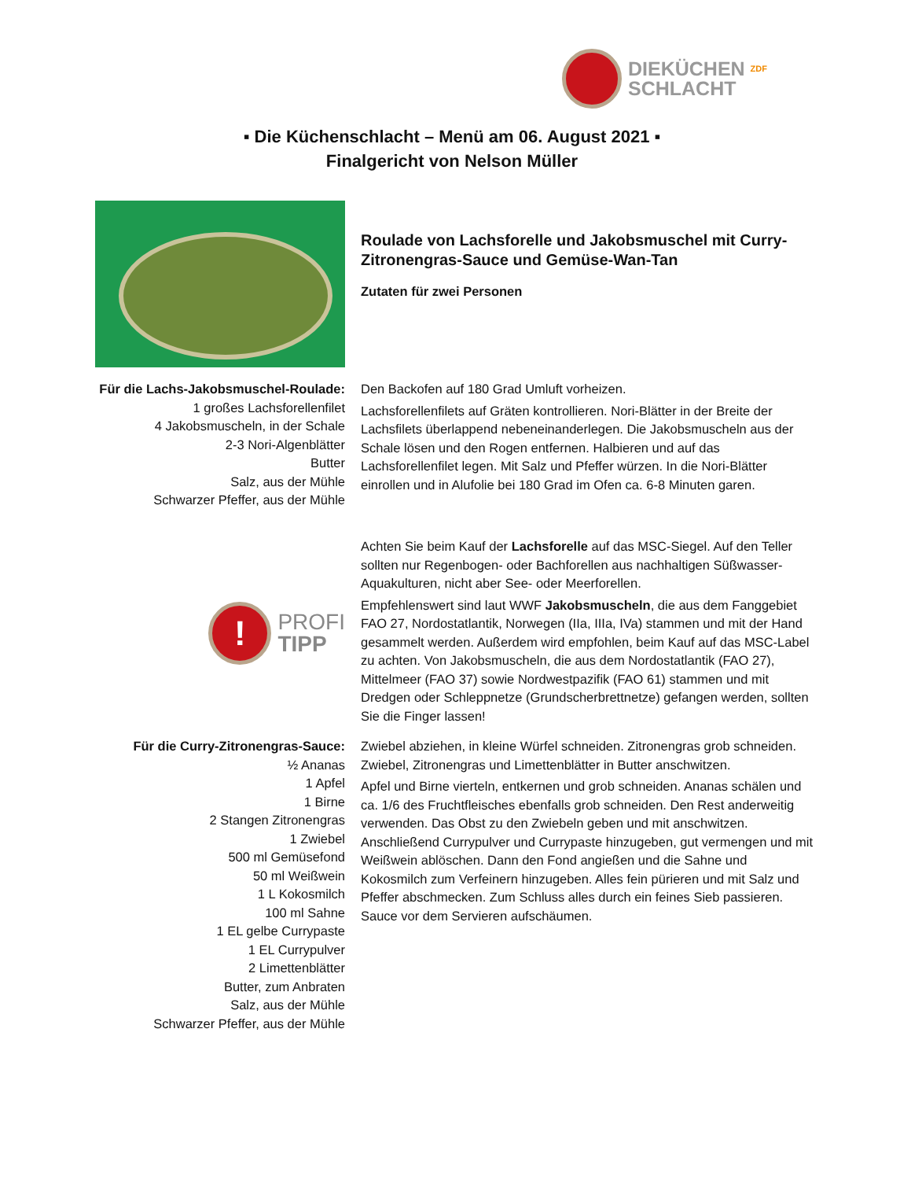DIEKÜCHEN ZDF
SCHLACHT
▪ Die Küchenschlacht – Menü am 06. August 2021 ▪
Finalgericht von Nelson Müller
Roulade von Lachsforelle und Jakobsmuschel mit Curry-Zitronengras-Sauce und Gemüse-Wan-Tan
Zutaten für zwei Personen
Für die Lachs-Jakobsmuschel-Roulade:
1 großes Lachsforellenfilet
4 Jakobsmuscheln, in der Schale
2-3 Nori-Algenblätter
Butter
Salz, aus der Mühle
Schwarzer Pfeffer, aus der Mühle
Den Backofen auf 180 Grad Umluft vorheizen.
Lachsforellenfilets auf Gräten kontrollieren. Nori-Blätter in der Breite der Lachsfilets überlappend nebeneinanderlegen. Die Jakobsmuscheln aus der Schale lösen und den Rogen entfernen. Halbieren und auf das Lachsforellenfilet legen. Mit Salz und Pfeffer würzen. In die Nori-Blätter einrollen und in Alufolie bei 180 Grad im Ofen ca. 6-8 Minuten garen.
!
PROFI
TIPP
Achten Sie beim Kauf der Lachsforelle auf das MSC-Siegel. Auf den Teller sollten nur Regenbogen- oder Bachforellen aus nachhaltigen Süßwasser-Aquakulturen, nicht aber See- oder Meerforellen.
Empfehlenswert sind laut WWF Jakobsmuscheln, die aus dem Fanggebiet FAO 27, Nordostatlantik, Norwegen (IIa, IIIa, IVa) stammen und mit der Hand gesammelt werden. Außerdem wird empfohlen, beim Kauf auf das MSC-Label zu achten. Von Jakobsmuscheln, die aus dem Nordostatlantik (FAO 27), Mittelmeer (FAO 37) sowie Nordwestpazifik (FAO 61) stammen und mit Dredgen oder Schleppnetze (Grundscherbrettnetze) gefangen werden, sollten Sie die Finger lassen!
Für die Curry-Zitronengras-Sauce:
½ Ananas
1 Apfel
1 Birne
2 Stangen Zitronengras
1 Zwiebel
500 ml Gemüsefond
50 ml Weißwein
1 L Kokosmilch
100 ml Sahne
1 EL gelbe Currypaste
1 EL Currypulver
2 Limettenblätter
Butter, zum Anbraten
Salz, aus der Mühle
Schwarzer Pfeffer, aus der Mühle
Zwiebel abziehen, in kleine Würfel schneiden. Zitronengras grob schneiden. Zwiebel, Zitronengras und Limettenblätter in Butter anschwitzen.
Apfel und Birne vierteln, entkernen und grob schneiden. Ananas schälen und ca. 1/6 des Fruchtfleisches ebenfalls grob schneiden. Den Rest anderweitig verwenden. Das Obst zu den Zwiebeln geben und mit anschwitzen. Anschließend Currypulver und Currypaste hinzugeben, gut vermengen und mit Weißwein ablöschen. Dann den Fond angießen und die Sahne und Kokosmilch zum Verfeinern hinzugeben. Alles fein pürieren und mit Salz und Pfeffer abschmecken. Zum Schluss alles durch ein feines Sieb passieren. Sauce vor dem Servieren aufschäumen.